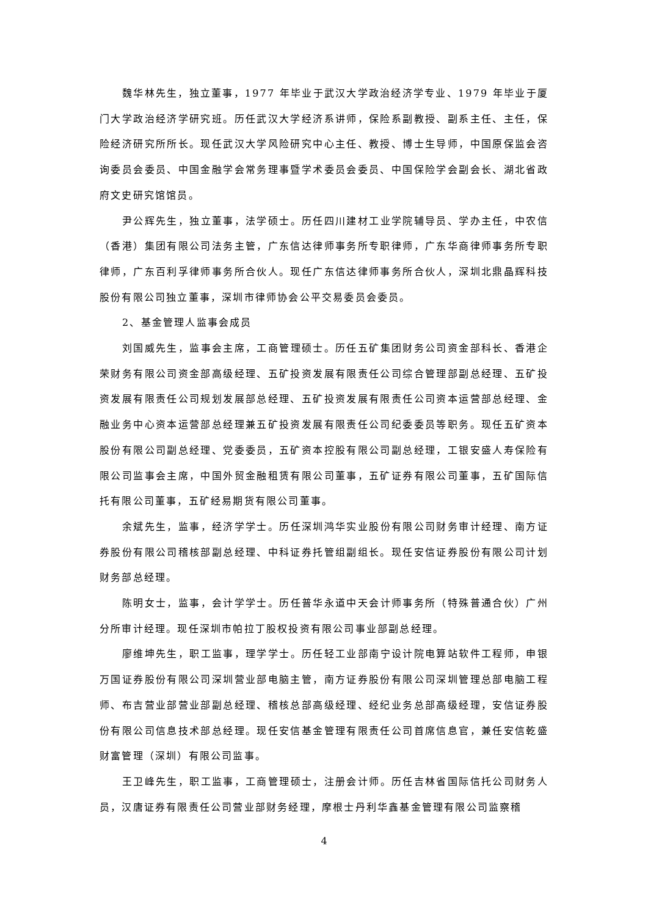魏华林先生，独立董事，1977 年毕业于武汉大学政治经济学专业、1979 年毕业于厦门大学政治经济学研究班。历任武汉大学经济系讲师，保险系副教授、副系主任、主任，保险经济研究所所长。现任武汉大学风险研究中心主任、教授、博士生导师，中国原保监会咨询委员会委员、中国金融学会常务理事暨学术委员会委员、中国保险学会副会长、湖北省政府文史研究馆馆员。
尹公辉先生，独立董事，法学硕士。历任四川建材工业学院辅导员、学办主任，中农信（香港）集团有限公司法务主管，广东信达律师事务所专职律师，广东华商律师事务所专职律师，广东百利孚律师事务所合伙人。现任广东信达律师事务所合伙人，深圳北鼎晶辉科技股份有限公司独立董事，深圳市律师协会公平交易委员会委员。
2、基金管理人监事会成员
刘国威先生，监事会主席，工商管理硕士。历任五矿集团财务公司资金部科长、香港企荣财务有限公司资金部高级经理、五矿投资发展有限责任公司综合管理部副总经理、五矿投资发展有限责任公司规划发展部总经理、五矿投资发展有限责任公司资本运营部总经理、金融业务中心资本运营部总经理兼五矿投资发展有限责任公司纪委委员等职务。现任五矿资本股份有限公司副总经理、党委委员，五矿资本控股有限公司副总经理，工银安盛人寿保险有限公司监事会主席，中国外贸金融租赁有限公司董事，五矿证券有限公司董事，五矿国际信托有限公司董事，五矿经易期货有限公司董事。
余斌先生，监事，经济学学士。历任深圳鸿华实业股份有限公司财务审计经理、南方证券股份有限公司稽核部副总经理、中科证券托管组副组长。现任安信证券股份有限公司计划财务部总经理。
陈明女士，监事，会计学学士。历任普华永道中天会计师事务所（特殊普通合伙）广州分所审计经理。现任深圳市帕拉丁股权投资有限公司事业部副总经理。
廖维坤先生，职工监事，理学学士。历任轻工业部南宁设计院电算站软件工程师，申银万国证券股份有限公司深圳营业部电脑主管，南方证券股份有限公司深圳管理总部电脑工程师、布吉营业部营业部副总经理、稽核总部高级经理、经纪业务总部高级经理，安信证券股份有限公司信息技术部总经理。现任安信基金管理有限责任公司首席信息官，兼任安信乾盛财富管理（深圳）有限公司监事。
王卫峰先生，职工监事，工商管理硕士，注册会计师。历任吉林省国际信托公司财务人员，汉唐证券有限责任公司营业部财务经理，摩根士丹利华鑫基金管理有限公司监察稽
4